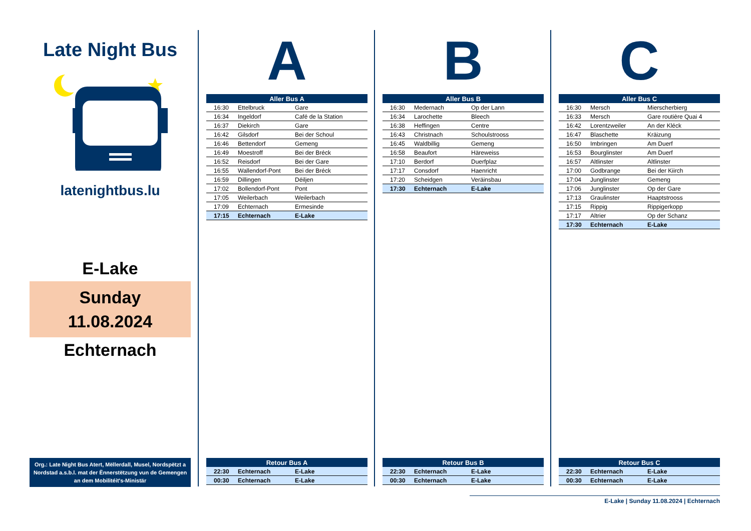Late Night Bus
latenightbus.lu
E-Lake
Sunday
11.08.2024
Echternach
Org.: Late Night Bus Atert, Mëllerdall, Musel, Nordspëtzt a Nordstad a.s.b.l. mat der Ënnerstëtzung vun de Gemengen an dem Mobilitéit's-Ministär
A
| Aller Bus A | | |
| --- | --- | --- |
| 16:30 | Ettelbruck | Gare |
| 16:34 | Ingeldorf | Café de la Station |
| 16:37 | Diekirch | Gare |
| 16:42 | Gilsdorf | Bei der Schoul |
| 16:46 | Bettendorf | Gemeng |
| 16:49 | Moestroff | Bei der Bréck |
| 16:52 | Reisdorf | Bei der Gare |
| 16:55 | Wallendorf-Pont | Bei der Bréck |
| 16:59 | Dillingen | Déiljen |
| 17:02 | Bollendorf-Pont | Pont |
| 17:05 | Weilerbach | Weilerbach |
| 17:09 | Echternach | Ermesinde |
| 17:15 | Echternach | E-Lake |
| Retour Bus A | | |
| --- | --- | --- |
| 22:30 | Echternach | E-Lake |
| 00:30 | Echternach | E-Lake |
B
| Aller Bus B | | |
| --- | --- | --- |
| 16:30 | Medernach | Op der Lann |
| 16:34 | Larochette | Bleech |
| 16:38 | Heffingen | Centre |
| 16:43 | Christnach | Schoulstrooss |
| 16:45 | Waldbillig | Gemeng |
| 16:58 | Beaufort | Häreweiss |
| 17:10 | Berdorf | Duerfplaz |
| 17:17 | Consdorf | Haenricht |
| 17:20 | Scheidgen | Veräinsbau |
| 17:30 | Echternach | E-Lake |
| Retour Bus B | | |
| --- | --- | --- |
| 22:30 | Echternach | E-Lake |
| 00:30 | Echternach | E-Lake |
C
| Aller Bus C | | |
| --- | --- | --- |
| 16:30 | Mersch | Mierscherbierg |
| 16:33 | Mersch | Gare routière Quai 4 |
| 16:42 | Lorentzweiler | An der Kléck |
| 16:47 | Blaschette | Kräizung |
| 16:50 | Imbringen | Am Duerf |
| 16:53 | Bourglinster | Am Duerf |
| 16:57 | Altlinster | Altlinster |
| 17:00 | Godbrange | Bei der Kiirch |
| 17:04 | Junglinster | Gemeng |
| 17:06 | Junglinster | Op der Gare |
| 17:13 | Graulinster | Haaptstrooss |
| 17:15 | Rippig | Rippigerkopp |
| 17:17 | Altrier | Op der Schanz |
| 17:30 | Echternach | E-Lake |
| Retour Bus C | | |
| --- | --- | --- |
| 22:30 | Echternach | E-Lake |
| 00:30 | Echternach | E-Lake |
E-Lake | Sunday 11.08.2024 | Echternach